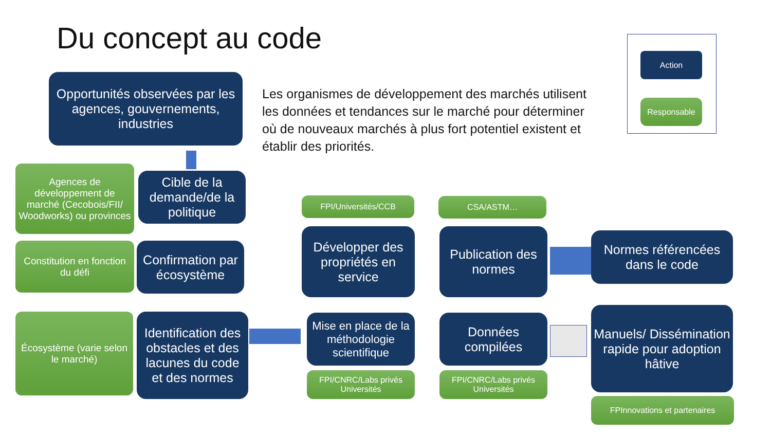Du concept au code Action
Responsable
Opportunités observées par les agences, gouvernements, industries
Les organismes de développement des marchés utilisent les données et tendances sur le marché pour déterminer où de nouveaux marchés à plus fort potentiel existent et établir des priorités.
Agences de développement de marché (Cecobois/FII/ Woodworks) ou provinces
Cible de la demande/de la politique
Constitution en fonction du défi
Confirmation par écosystème
Écosystème (varie selon le marché)
Identification des obstacles et des lacunes du code et des normes
FPI/Universités/CCB CSA/ASTM…
Développer des propriétés en service
Publication des normes
Normes référencées dans le code
Mise en place de la méthodologie scientifique
Données compilées
Manuels/ Dissémination rapide pour adoption hâtive
FPI/CNRC/Labs privés Universités
FPI/CNRC/Labs privés Universités
FPInnovations et partenaires